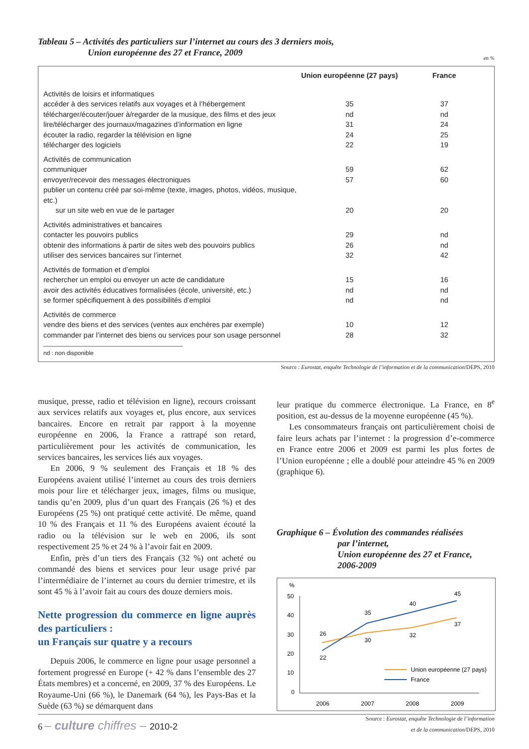Tableau 5 – Activités des particuliers sur l’internet au cours des 3 derniers mois,
Union européenne des 27 et France, 2009
en %
| | Union européenne (27 pays) | France |
| --- | --- | --- |
| Activités de loisirs et informatiques | | |
| accéder à des services relatifs aux voyages et à l’hébergement | 35 | 37 |
| télécharger/écouter/jouer à/regarder de la musique, des films et des jeux | nd | nd |
| lire/télécharger des journaux/magazines d’information en ligne | 31 | 24 |
| écouter la radio, regarder la télévision en ligne | 24 | 25 |
| télécharger des logiciels | 22 | 19 |
| Activités de communication | | |
| communiquer | 59 | 62 |
| envoyer/recevoir des messages électroniques | 57 | 60 |
| publier un contenu créé par soi-même (texte, images, photos, vidéos, musique, etc.) sur un site web en vue de le partager | 20 | 20 |
| Activités administratives et bancaires | | |
| contacter les pouvoirs publics | 29 | nd |
| obtenir des informations à partir de sites web des pouvoirs publics | 26 | nd |
| utiliser des services bancaires sur l’internet | 32 | 42 |
| Activités de formation et d’emploi | | |
| rechercher un emploi ou envoyer un acte de candidature | 15 | 16 |
| avoir des activités éducatives formalisées (école, université, etc.) | nd | nd |
| se former spécifiquement à des possibilités d’emploi | nd | nd |
| Activités de commerce | | |
| vendre des biens et des services (ventes aux enchères par exemple) | 10 | 12 |
| commander par l’internet des biens ou services pour son usage personnel | 28 | 32 |
nd : non disponible
Source : Eurostat, enquête Technologie de l’information et de la communication/DEPS, 2010
musique, presse, radio et télévision en ligne), recours croissant aux services relatifs aux voyages et, plus encore, aux services bancaires. Encore en retrait par rapport à la moyenne européenne en 2006, la France a rattrapé son retard, particulièrement pour les activités de communication, les services bancaires, les services liés aux voyages.
En 2006, 9 % seulement des Français et 18 % des Européens avaient utilisé l’internet au cours des trois derniers mois pour lire et télécharger jeux, images, films ou musique, tandis qu’en 2009, plus d’un quart des Français (26 %) et des Européens (25 %) ont pratiqué cette activité. De même, quand 10 % des Français et 11 % des Européens avaient écouté la radio ou la télévision sur le web en 2006, ils sont respectivement 25 % et 24 % à l’avoir fait en 2009.
Enfin, près d’un tiers des Français (32 %) ont acheté ou commandé des biens et services pour leur usage privé par l’intermédiaire de l’internet au cours du dernier trimestre, et ils sont 45 % à l’avoir fait au cours des douze derniers mois.
Nette progression du commerce en ligne auprès des particuliers :
un Français sur quatre y a recours
Depuis 2006, le commerce en ligne pour usage personnel a fortement progressé en Europe (+ 42 % dans l’ensemble des 27 États membres) et a concerné, en 2009, 37 % des Européens. Le Royaume-Uni (66 %), le Danemark (64 %), les Pays-Bas et la Suède (63 %) se démarquent dans
leur pratique du commerce électronique. La France, en 8<sup>e</sup> position, est au-dessus de la moyenne européenne (45 %).
Les consommateurs français ont particulièrement choisi de faire leurs achats par l’internet : la progression d’e-commerce en France entre 2006 et 2009 est parmi les plus fortes de l’Union européenne ; elle a doublé pour atteindre 45 % en 2009 (graphique 6).
Graphique 6 – Évolution des commandes réalisées
par l’internet,
Union européenne des 27 et France,
2006-2009
%
50
40
30
20
10
0
2006
2007
2008
2009
26
30
32
37
22
35
40
45
Union européenne (27 pays)
France
Source : Eurostat, enquête Technologie de l’information
et de la communication/DEPS, 2010
6 – culture chiffres – 2010-2